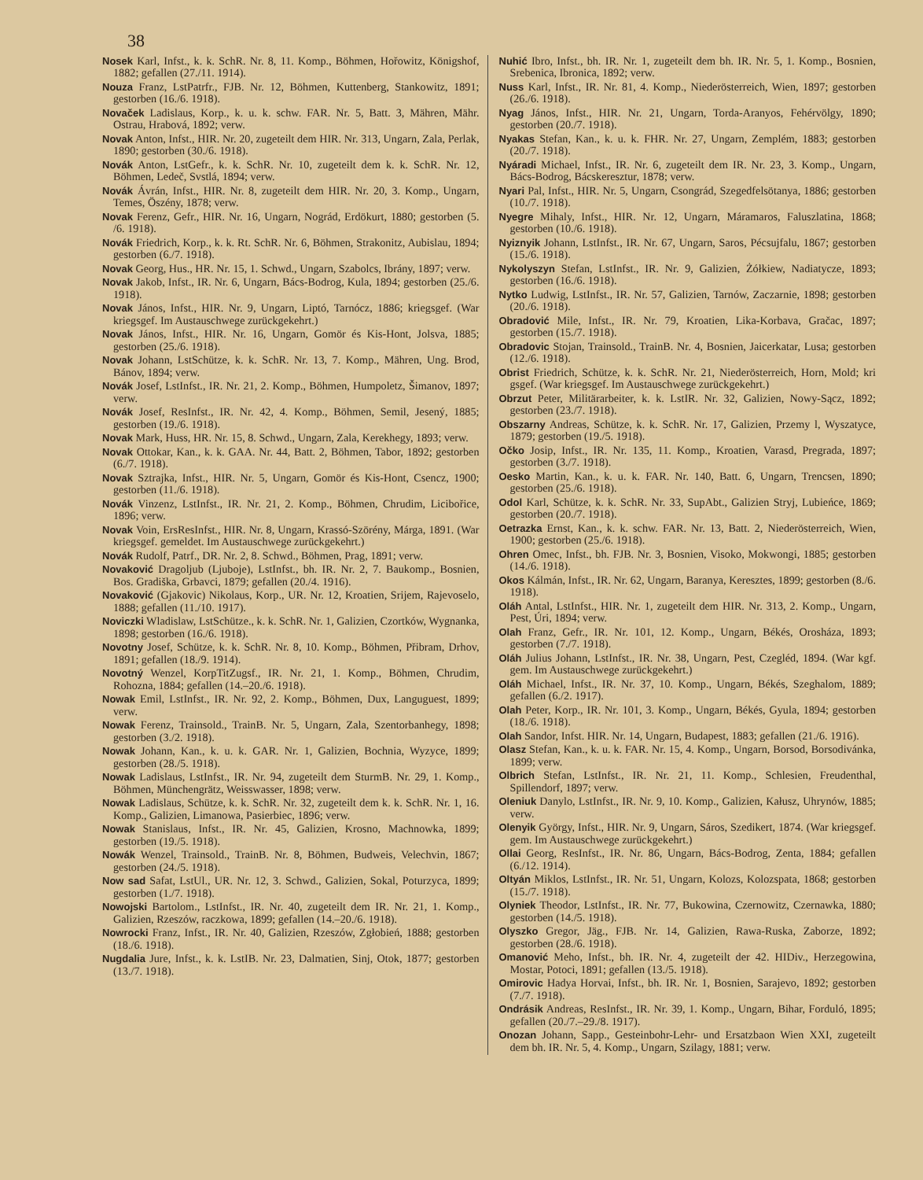38
Nosek Karl, Infst., k. k. SchR. Nr. 8, 11. Komp., Böhmen, Hořowitz, Königshof, 1882; gefallen (27./11. 1914).
Nouza Franz, LstPatrfr., FJB. Nr. 12, Böhmen, Kuttenberg, Stankowitz, 1891; gestorben (16./6. 1918).
Novaček Ladislaus, Korp., k. u. k. schw. FAR. Nr. 5, Batt. 3, Mähren, Mähr. Ostrau, Hrabová, 1892; verw.
Novak Anton, Infst., HIR. Nr. 20, zugeteilt dem HIR. Nr. 313, Ungarn, Zala, Perlak, 1890; gestorben (30./6. 1918).
Novák Anton, LstGefr., k. k. SchR. Nr. 10, zugeteilt dem k. k. SchR. Nr. 12, Böhmen, Ledeč, Svstlá, 1894; verw.
Novák Ávrán, Infst., HIR. Nr. 8, zugeteilt dem HIR. Nr. 20, 3. Komp., Ungarn, Temes, Öszény, 1878; verw.
Novak Ferenz, Gefr., HIR. Nr. 16, Ungarn, Nográd, Erdökurt, 1880; gestorben (5. /6. 1918).
Novák Friedrich, Korp., k. k. Rt. SchR. Nr. 6, Böhmen, Strakonitz, Aubislau, 1894; gestorben (6./7. 1918).
Novak Georg, Hus., HR. Nr. 15, 1. Schwd., Ungarn, Szabolcs, Ibrány, 1897; verw.
Novak Jakob, Infst., IR. Nr. 6, Ungarn, Bács-Bodrog, Kula, 1894; gestorben (25./6. 1918).
Novak János, Infst., HIR. Nr. 9, Ungarn, Liptó, Tarnócz, 1886; kriegsgef. (War kriegsgef. Im Austauschwege zurückgekehrt.)
Novak János, Infst., HIR. Nr. 16, Ungarn, Gomör és Kis-Hont, Jolsva, 1885; gestorben (25./6. 1918).
Novak Johann, LstSchütze, k. k. SchR. Nr. 13, 7. Komp., Mähren, Ung. Brod, Bánov, 1894; verw.
Novák Josef, LstInfst., IR. Nr. 21, 2. Komp., Böhmen, Humpoletz, Šimanov, 1897; verw.
Novák Josef, ResInfst., IR. Nr. 42, 4. Komp., Böhmen, Semil, Jesený, 1885; gestorben (19./6. 1918).
Novak Mark, Huss, HR. Nr. 15, 8. Schwd., Ungarn, Zala, Kerekhegy, 1893; verw.
Novak Ottokar, Kan., k. k. GAA. Nr. 44, Batt. 2, Böhmen, Tabor, 1892; gestorben (6./7. 1918).
Novak Sztrajka, Infst., HIR. Nr. 5, Ungarn, Gomör és Kis-Hont, Csencz, 1900; gestorben (11./6. 1918).
Novák Vinzenz, LstInfst., IR. Nr. 21, 2. Komp., Böhmen, Chrudim, Licibořice, 1896; verw.
Novak Voin, ErsResInfst., HIR. Nr. 8, Ungarn, Krassó-Szörény, Márga, 1891. (War kriegsgef. gemeldet. Im Austauschwege zurückgekehrt.)
Novák Rudolf, Patrf., DR. Nr. 2, 8. Schwd., Böhmen, Prag, 1891; verw.
Novaković Dragoljub (Ljuboje), LstInfst., bh. IR. Nr. 2, 7. Baukomp., Bosnien, Bos. Gradiška, Grbavci, 1879; gefallen (20./4. 1916).
Novaković (Gjakovic) Nikolaus, Korp., UR. Nr. 12, Kroatien, Srijem, Rajevoselo, 1888; gefallen (11./10. 1917).
Noviczki Wladislaw, LstSchütze., k. k. SchR. Nr. 1, Galizien, Czortków, Wygnanka, 1898; gestorben (16./6. 1918).
Novotny Josef, Schütze, k. k. SchR. Nr. 8, 10. Komp., Böhmen, Přibram, Drhov, 1891; gefallen (18./9. 1914).
Novotný Wenzel, KorpTitZugsf., IR. Nr. 21, 1. Komp., Böhmen, Chrudim, Rohozna, 1884; gefallen (14.–20./6. 1918).
Nowak Emil, LstInfst., IR. Nr. 92, 2. Komp., Böhmen, Dux, Languguest, 1899; verw.
Nowak Ferenz, Trainsold., TrainB. Nr. 5, Ungarn, Zala, Szentorbanhegy, 1898; gestorben (3./2. 1918).
Nowak Johann, Kan., k. u. k. GAR. Nr. 1, Galizien, Bochnia, Wyzyce, 1899; gestorben (28./5. 1918).
Nowak Ladislaus, LstInfst., IR. Nr. 94, zugeteilt dem SturmB. Nr. 29, 1. Komp., Böhmen, Münchengrätz, Weisswasser, 1898; verw.
Nowak Ladislaus, Schütze, k. k. SchR. Nr. 32, zugeteilt dem k. k. SchR. Nr. 1, 16. Komp., Galizien, Limanowa, Pasierbiec, 1896; verw.
Nowak Stanislaus, Infst., IR. Nr. 45, Galizien, Krosno, Machnowka, 1899; gestorben (19./5. 1918).
Nowák Wenzel, Trainsold., TrainB. Nr. 8, Böhmen, Budweis, Velechvin, 1867; gestorben (24./5. 1918).
Now sad Safat, LstUl., UR. Nr. 12, 3. Schwd., Galizien, Sokal, Poturzyca, 1899; gestorben (1./7. 1918).
Nowojski Bartolom., LstInfst., IR. Nr. 40, zugeteilt dem IR. Nr. 21, 1. Komp., Galizien, Rzeszów, raczkowa, 1899; gefallen (14.–20./6. 1918).
Nowrocki Franz, Infst., IR. Nr. 40, Galizien, Rzeszów, Zgłobień, 1888; gestorben (18./6. 1918).
Nugdalia Jure, Infst., k. k. LstIB. Nr. 23, Dalmatien, Sinj, Otok, 1877; gestorben (13./7. 1918).
Nuhić Ibro, Infst., bh. IR. Nr. 1, zugeteilt dem bh. IR. Nr. 5, 1. Komp., Bosnien, Srebenica, Ibronica, 1892; verw.
Nuss Karl, Infst., IR. Nr. 81, 4. Komp., Niederösterreich, Wien, 1897; gestorben (26./6. 1918).
Nyag János, Infst., HIR. Nr. 21, Ungarn, Torda-Aranyos, Fehérvölgy, 1890; gestorben (20./7. 1918).
Nyakas Stefan, Kan., k. u. k. FHR. Nr. 27, Ungarn, Zemplém, 1883; gestorben (20./7. 1918).
Nyáradi Michael, Infst., IR. Nr. 6, zugeteilt dem IR. Nr. 23, 3. Komp., Ungarn, Bács-Bodrog, Bácskeresztur, 1878; verw.
Nyari Pal, Infst., HIR. Nr. 5, Ungarn, Csongrád, Szegedfelsötanya, 1886; gestorben (10./7. 1918).
Nyegre Mihaly, Infst., HIR. Nr. 12, Ungarn, Máramaros, Faluszlatina, 1868; gestorben (10./6. 1918).
Nyiznyik Johann, LstInfst., IR. Nr. 67, Ungarn, Saros, Pécsujfalu, 1867; gestorben (15./6. 1918).
Nykolyszyn Stefan, LstInfst., IR. Nr. 9, Galizien, Żółkiew, Nadiatycze, 1893; gestorben (16./6. 1918).
Nytko Ludwig, LstInfst., IR. Nr. 57, Galizien, Tarnów, Zaczarnie, 1898; gestorben (20./6. 1918).
Obradović Mile, Infst., IR. Nr. 79, Kroatien, Lika-Korbava, Gračac, 1897; gestorben (15./7. 1918).
Obradovic Stojan, Trainsold., TrainB. Nr. 4, Bosnien, Jaicerkatar, Lusa; gestorben (12./6. 1918).
Obrist Friedrich, Schütze, k. k. SchR. Nr. 21, Niederösterreich, Horn, Mold; kri gsgef. (War kriegsgef. Im Austauschwege zurückgekehrt.)
Obrzut Peter, Militärarbeiter, k. k. LstIR. Nr. 32, Galizien, Nowy-Sącz, 1892; gestorben (23./7. 1918).
Obszarny Andreas, Schütze, k. k. SchR. Nr. 17, Galizien, Przemy l, Wyszatyce, 1879; gestorben (19./5. 1918).
Očko Josip, Infst., IR. Nr. 135, 11. Komp., Kroatien, Varasd, Pregrada, 1897; gestorben (3./7. 1918).
Oesko Martin, Kan., k. u. k. FAR. Nr. 140, Batt. 6, Ungarn, Trencsen, 1890; gestorben (25./6. 1918).
Odol Karl, Schütze, k. k. SchR. Nr. 33, SupAbt., Galizien Stryj, Lubieńce, 1869; gestorben (20./7. 1918).
Oetrazka Ernst, Kan., k. k. schw. FAR. Nr. 13, Batt. 2, Niederösterreich, Wien, 1900; gestorben (25./6. 1918).
Ohren Omec, Infst., bh. FJB. Nr. 3, Bosnien, Visoko, Mokwongi, 1885; gestorben (14./6. 1918).
Okos Kálmán, Infst., IR. Nr. 62, Ungarn, Baranya, Keresztes, 1899; gestorben (8./6. 1918).
Oláh Antal, LstInfst., HIR. Nr. 1, zugeteilt dem HIR. Nr. 313, 2. Komp., Ungarn, Pest, Úri, 1894; verw.
Olah Franz, Gefr., IR. Nr. 101, 12. Komp., Ungarn, Békés, Orosháza, 1893; gestorben (7./7. 1918).
Oláh Julius Johann, LstInfst., IR. Nr. 38, Ungarn, Pest, Czegléd, 1894. (War kgf. gem. Im Austauschwege zurückgekehrt.)
Oláh Michael, Infst., IR. Nr. 37, 10. Komp., Ungarn, Békés, Szeghalom, 1889; gefallen (6./2. 1917).
Olah Peter, Korp., IR. Nr. 101, 3. Komp., Ungarn, Békés, Gyula, 1894; gestorben (18./6. 1918).
Olah Sandor, Infst. HIR. Nr. 14, Ungarn, Budapest, 1883; gefallen (21./6. 1916).
Olasz Stefan, Kan., k. u. k. FAR. Nr. 15, 4. Komp., Ungarn, Borsod, Borsodivánka, 1899; verw.
Olbrich Stefan, LstInfst., IR. Nr. 21, 11. Komp., Schlesien, Freudenthal, Spillendorf, 1897; verw.
Oleniuk Danylo, LstInfst., IR. Nr. 9, 10. Komp., Galizien, Kałusz, Uhrynów, 1885; verw.
Olenyik György, Infst., HIR. Nr. 9, Ungarn, Sáros, Szedikert, 1874. (War kriegsgef. gem. Im Austauschwege zurückgekehrt.)
Ollai Georg, ResInfst., IR. Nr. 86, Ungarn, Bács-Bodrog, Zenta, 1884; gefallen (6./12. 1914).
Oltyán Miklos, LstInfst., IR. Nr. 51, Ungarn, Kolozs, Kolozspata, 1868; gestorben (15./7. 1918).
Olyniek Theodor, LstInfst., IR. Nr. 77, Bukowina, Czernowitz, Czernawka, 1880; gestorben (14./5. 1918).
Olyszko Gregor, Jäg., FJB. Nr. 14, Galizien, Rawa-Ruska, Zaborze, 1892; gestorben (28./6. 1918).
Omanović Meho, Infst., bh. IR. Nr. 4, zugeteilt der 42. HIDiv., Herzegowina, Mostar, Potoci, 1891; gefallen (13./5. 1918).
Omirovic Hadya Horvai, Infst., bh. IR. Nr. 1, Bosnien, Sarajevo, 1892; gestorben (7./7. 1918).
Ondrásik Andreas, ResInfst., IR. Nr. 39, 1. Komp., Ungarn, Bihar, Forduló, 1895; gefallen (20./7.–29./8. 1917).
Onozan Johann, Sapp., Gesteinbohr-Lehr- und Ersatzbaon Wien XXI, zugeteilt dem bh. IR. Nr. 5, 4. Komp., Ungarn, Szilagy, 1881; verw.